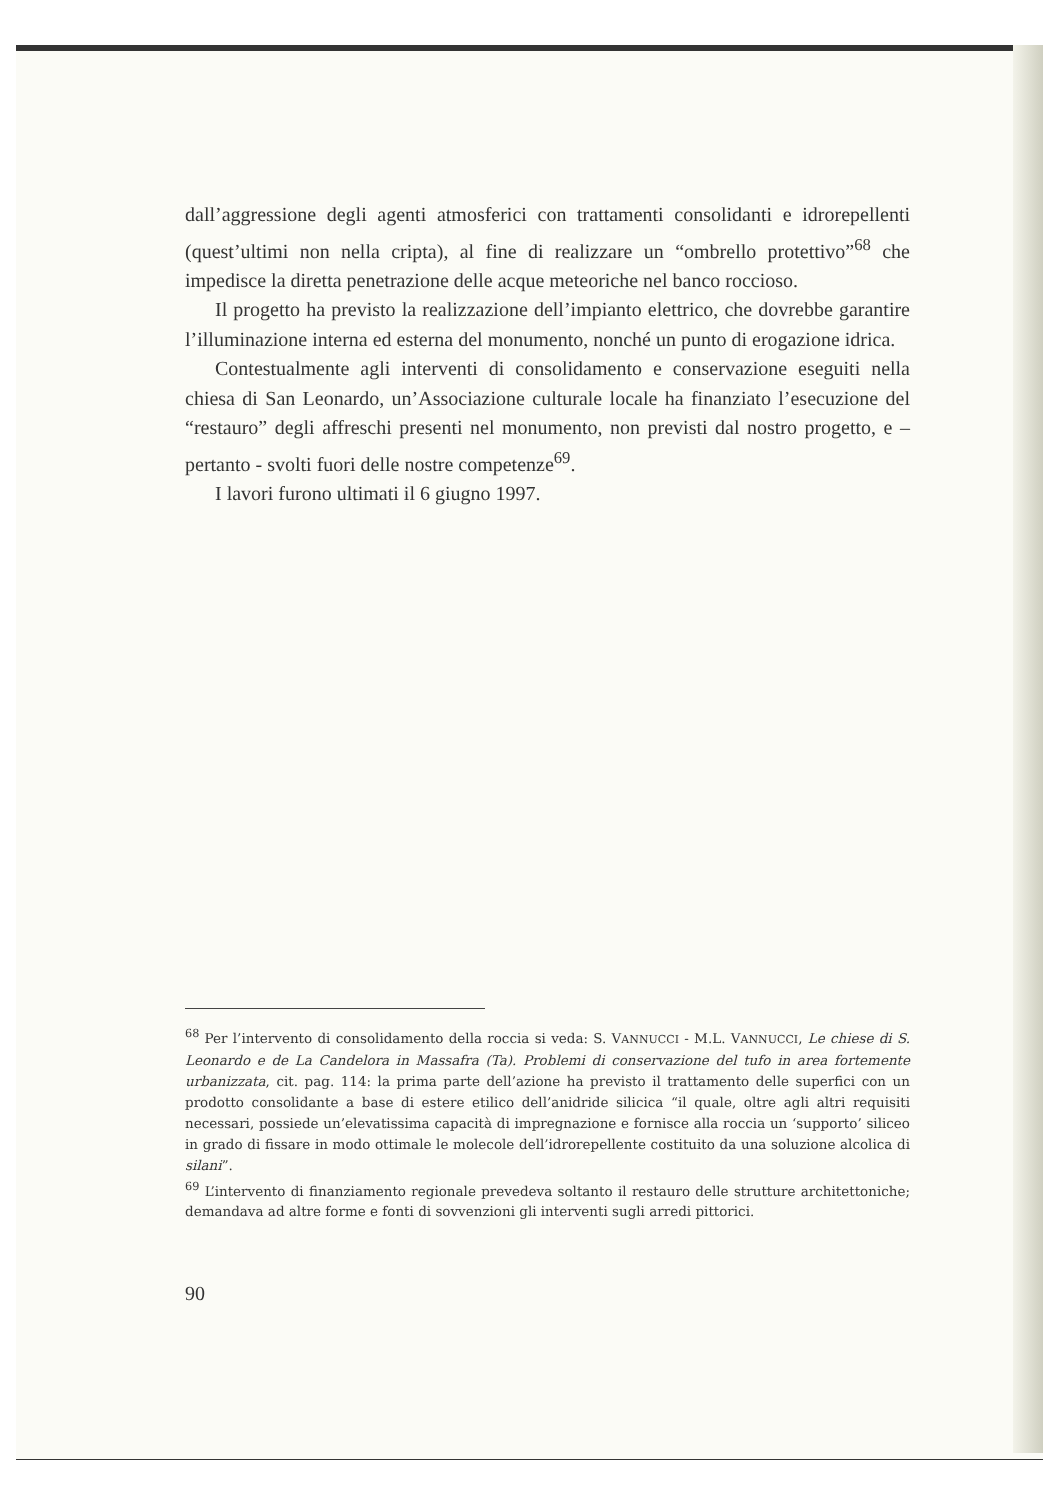dall’aggressione degli agenti atmosferici con trattamenti consolidanti e idrorepellenti (quest’ultimi non nella cripta), al fine di realizzare un “ombrello protettivo”<sup>68</sup> che impedisce la diretta penetrazione delle acque meteoriche nel banco roccioso.
Il progetto ha previsto la realizzazione dell’impianto elettrico, che dovrebbe garantire l’illuminazione interna ed esterna del monumento, nonché un punto di erogazione idrica.
Contestualmente agli interventi di consolidamento e conservazione eseguiti nella chiesa di San Leonardo, un’Associazione culturale locale ha finanziato l’esecuzione del “restauro” degli affreschi presenti nel monumento, non previsti dal nostro progetto, e – pertanto - svolti fuori delle nostre competenze<sup>69</sup>.
I lavori furono ultimati il 6 giugno 1997.
<sup>68</sup> Per l’intervento di consolidamento della roccia si veda: S. VANNUCCI - M.L. VANNUCCI, Le chiese di S. Leonardo e de La Candelora in Massafra (Ta). Problemi di conservazione del tufo in area fortemente urbanizzata, cit. pag. 114: la prima parte dell’azione ha previsto il trattamento delle superfici con un prodotto consolidante a base di estere etilico dell’anidride silicica “il quale, oltre agli altri requisiti necessari, possiede un’elevatissima capacità di impregnazione e fornisce alla roccia un ‘supporto’ siliceo in grado di fissare in modo ottimale le molecole dell’idrorepellente costituito da una soluzione alcolica di silani”.
<sup>69</sup> L’intervento di finanziamento regionale prevedeva soltanto il restauro delle strutture architettoniche; demandava ad altre forme e fonti di sovvenzioni gli interventi sugli arredi pittorici.
90